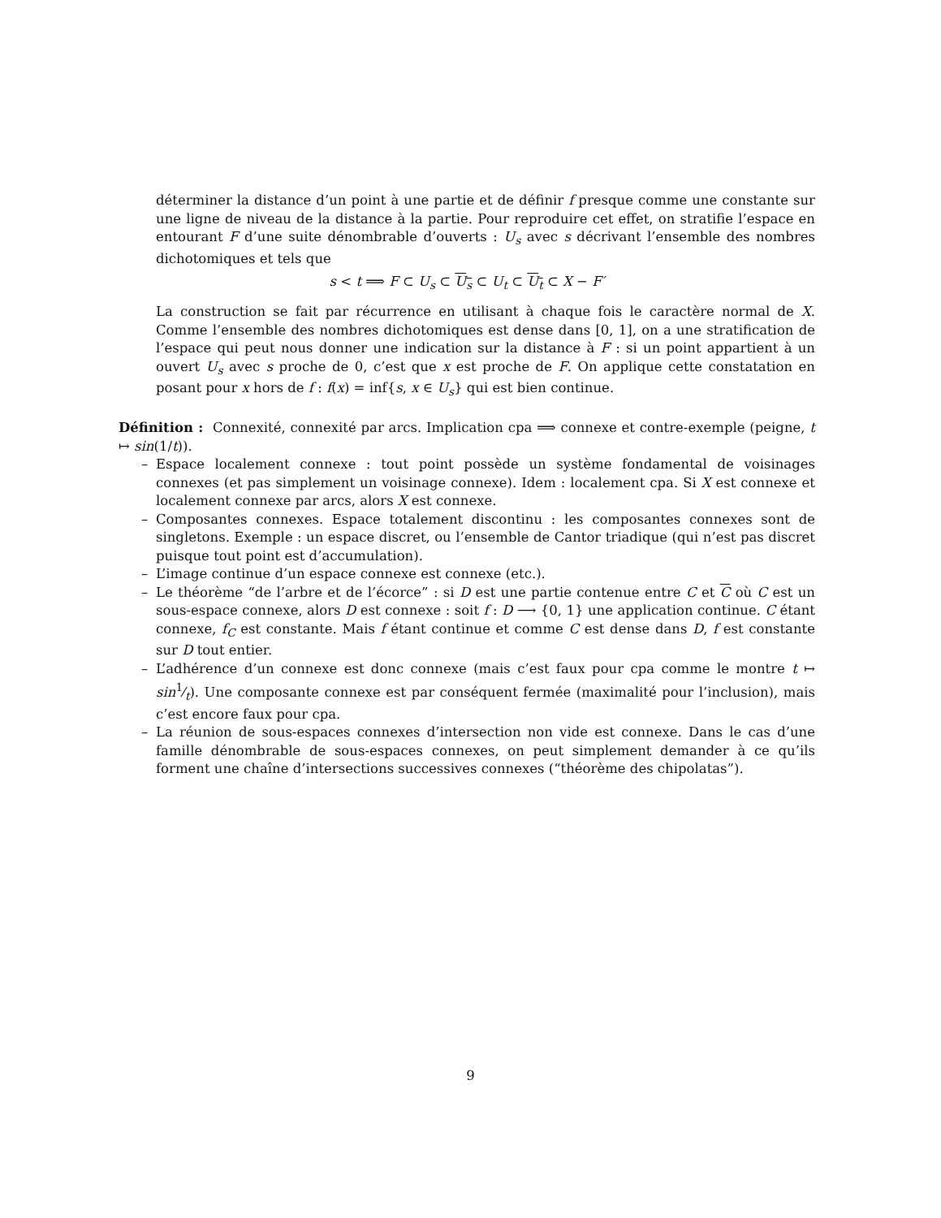déterminer la distance d’un point à une partie et de définir f presque comme une constante sur une ligne de niveau de la distance à la partie. Pour reproduire cet effet, on stratifie l’espace en entourant F d’une suite dénombrable d’ouverts : U<sub>s</sub> avec s décrivant l’ensemble des nombres dichotomiques et tels que
s < t ⟹ F ⊂ U<sub>s</sub> ⊂ U<sub>s</sub> ⊂ U<sub>t</sub> ⊂ U<sub>t</sub> ⊂ X − F′
La construction se fait par récurrence en utilisant à chaque fois le caractère normal de X. Comme l’ensemble des nombres dichotomiques est dense dans [0, 1], on a une stratification de l’espace qui peut nous donner une indication sur la distance à F : si un point appartient à un ouvert U<sub>s</sub> avec s proche de 0, c’est que x est proche de F. On applique cette constatation en posant pour x hors de f : f(x) = inf{s, x ∈ U<sub>s</sub>} qui est bien continue.
Définition : Connexité, connexité par arcs. Implication cpa ⟹ connexe et contre-exemple (peigne, t ↦ sin(1/t)).
– Espace localement connexe : tout point possède un système fondamental de voisinages connexes (et pas simplement un voisinage connexe). Idem : localement cpa. Si X est connexe et localement connexe par arcs, alors X est connexe.
– Composantes connexes. Espace totalement discontinu : les composantes connexes sont de singletons. Exemple : un espace discret, ou l’ensemble de Cantor triadique (qui n’est pas discret puisque tout point est d’accumulation).
– L’image continue d’un espace connexe est connexe (etc.).
– Le théorème “de l’arbre et de l’écorce” : si D est une partie contenue entre C et C où C est un sous-espace connexe, alors D est connexe : soit f : D ⟶ {0, 1} une application continue. C étant connexe, f<sub>C</sub> est constante. Mais f étant continue et comme C est dense dans D, f est constante sur D tout entier.
– L’adhérence d’un connexe est donc connexe (mais c’est faux pour cpa comme le montre t ↦ sin1⁄t). Une composante connexe est par conséquent fermée (maximalité pour l’inclusion), mais c’est encore faux pour cpa.
– La réunion de sous-espaces connexes d’intersection non vide est connexe. Dans le cas d’une famille dénombrable de sous-espaces connexes, on peut simplement demander à ce qu’ils forment une chaîne d’intersections successives connexes (“théorème des chipolatas”).
9